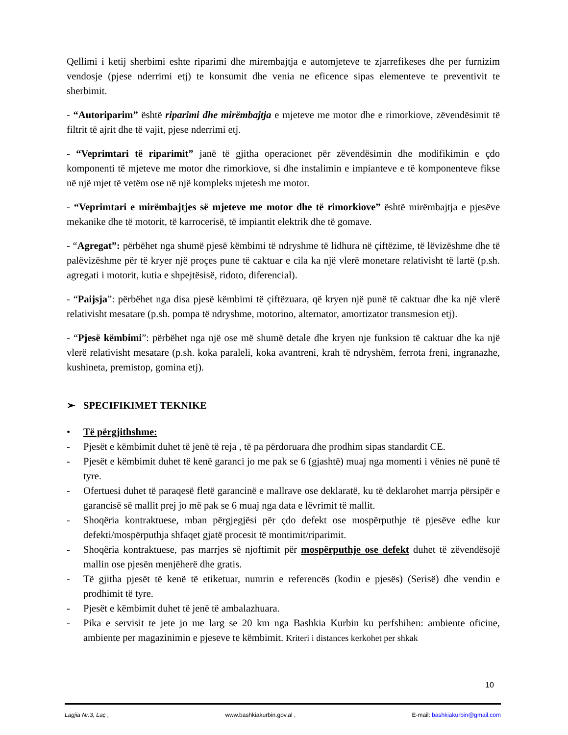Qellimi i ketij sherbimi eshte riparimi dhe mirembajtja e automjeteve te zjarrefikeses dhe per furnizim vendosje (pjese nderrimi etj) te konsumit dhe venia ne eficence sipas elementeve te preventivit te sherbimit.
- “Autoriparim” është riparimi dhe mirëmbajtja e mjeteve me motor dhe e rimorkiove, zëvendësimit të filtrit të ajrit dhe të vajit, pjese nderrimi etj.
- “Veprimtari të riparimit” janë të gjitha operacionet për zëvendësimin dhe modifikimin e çdo komponenti të mjeteve me motor dhe rimorkiove, si dhe instalimin e impianteve e të komponenteve fikse në një mjet të vetëm ose në një kompleks mjetesh me motor.
- “Veprimtari e mirëmbajtjes së mjeteve me motor dhe të rimorkiove” është mirëmbajtja e pjesëve mekanike dhe të motorit, të karrocerisë, të impiantit elektrik dhe të gomave.
- “Agregat”: përbëhet nga shumë pjesë këmbimi të ndryshme të lidhura në çiftëzime, të lëvizëshme dhe të palëvizëshme për të kryer një proçes pune të caktuar e cila ka një vlerë monetare relativisht të lartë (p.sh. agregati i motorit, kutia e shpejtësisë, ridoto, diferencial).
- “Paijsja”: përbëhet nga disa pjesë këmbimi të çiftëzuara, që kryen një punë të caktuar dhe ka një vlerë relativisht mesatare (p.sh. pompa të ndryshme, motorino, alternator, amortizator transmesion etj).
- “Pjesë këmbimi”: përbëhet nga një ose më shumë detale dhe kryen nje funksion të caktuar dhe ka një vlerë relativisht mesatare (p.sh. koka paraleli, koka avantreni, krah të ndryshëm, ferrota freni, ingranazhe, kushineta, premistop, gomina etj).
➢ SPECIFIKIMET TEKNIKE
• Të përgjithshme:
- Pjesët e këmbimit duhet të jenë të reja , të pa përdoruara dhe prodhim sipas standardit CE.
- Pjesët e këmbimit duhet të kenë garanci jo me pak se 6 (gjashtë) muaj nga momenti i vënies në punë të tyre.
- Ofertuesi duhet të paraqesë fletë garancinë e mallrave ose deklaratë, ku të deklarohet marrja përsipër e garancisë së mallit prej jo më pak se 6 muaj nga data e lëvrimit të mallit.
- Shoqëria kontraktuese, mban përgjegjësi për çdo defekt ose mospërputhje të pjesëve edhe kur defekti/mospërputhja shfaqet gjatë procesit të montimit/riparimit.
- Shoqëria kontraktuese, pas marrjes së njoftimit për mospërputhje ose defekt duhet të zëvendësojë mallin ose pjesën menjëherë dhe gratis.
- Të gjitha pjesët të kenë të etiketuar, numrin e referencës (kodin e pjesës) (Serisë) dhe vendin e prodhimit të tyre.
- Pjesët e këmbimit duhet të jenë të ambalazhuara.
- Pika e servisit te jete jo me larg se 20 km nga Bashkia Kurbin ku perfshihen: ambiente oficine, ambiente per magazinimin e pjeseve te këmbimit. Kriteri i distances kerkohet per shkak
10
Lagjia Nr.3, Laç , www.bashkiakurbin.gov.al , E-mail: bashkiakurbin@gmail.com